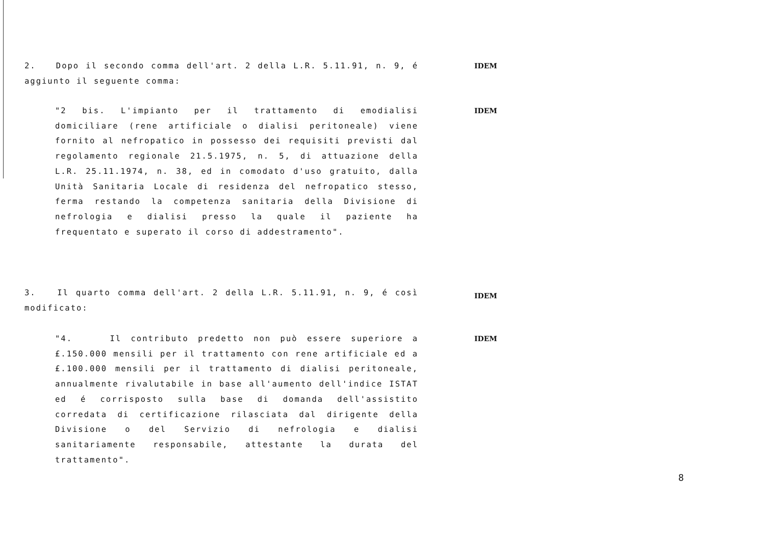2. Dopo il secondo comma dell'art. 2 della L.R. 5.11.91, n. 9, é aggiunto il seguente comma:
IDEM
"2 bis. L'impianto per il trattamento di emodialisi domiciliare (rene artificiale o dialisi peritoneale) viene fornito al nefropatico in possesso dei requisiti previsti dal regolamento regionale 21.5.1975, n. 5, di attuazione della L.R. 25.11.1974, n. 38, ed in comodato d'uso gratuito, dalla Unità Sanitaria Locale di residenza del nefropatico stesso, ferma restando la competenza sanitaria della Divisione di nefrologia e dialisi presso la quale il paziente ha frequentato e superato il corso di addestramento".
IDEM
3. Il quarto comma dell'art. 2 della L.R. 5.11.91, n. 9, é così modificato:
IDEM
"4. Il contributo predetto non può essere superiore a £.150.000 mensili per il trattamento con rene artificiale ed a £.100.000 mensili per il trattamento di dialisi peritoneale, annualmente rivalutabile in base all'aumento dell'indice ISTAT ed é corrisposto sulla base di domanda dell'assistito corredata di certificazione rilasciata dal dirigente della Divisione o del Servizio di nefrologia e dialisi sanitariamente responsabile, attestante la durata del trattamento".
IDEM
8